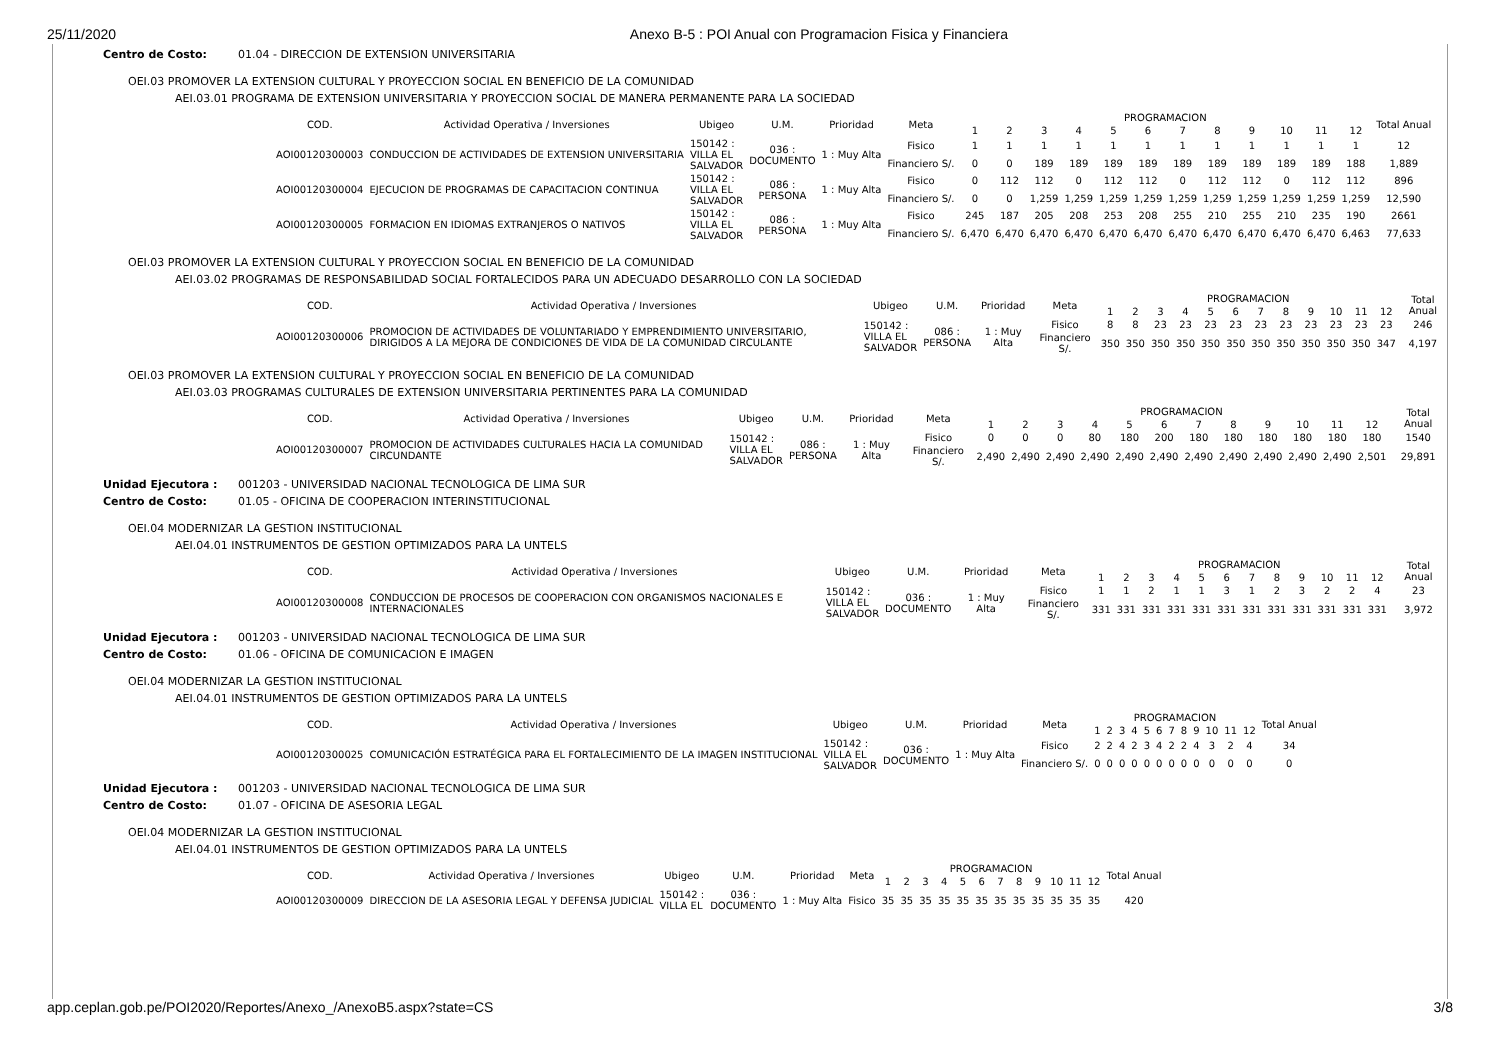25/11/2020 Anexo B-5 : POI Anual con Programacion Fisica y Financiera
Centro de Costo: 01.04 - DIRECCION DE EXTENSION UNIVERSITARIA
OEI.03 PROMOVER LA EXTENSION CULTURAL Y PROYECCION SOCIAL EN BENEFICIO DE LA COMUNIDAD
AEI.03.01 PROGRAMA DE EXTENSION UNIVERSITARIA Y PROYECCION SOCIAL DE MANERA PERMANENTE PARA LA SOCIEDAD
| COD. | Actividad Operativa / Inversiones | Ubigeo | U.M. | Prioridad | Meta | PROGRAMACION | | | | | | | | | | | | Total Anual |
| --- | --- | --- | --- | --- | --- | --- | --- | --- | --- | --- | --- | --- | --- | --- | --- | --- | --- | --- |
| | | | | | | 1 | 2 | 3 | 4 | 5 | 6 | 7 | 8 | 9 | 10 | 11 | 12 | |
| AOI00120300003 | CONDUCCION DE ACTIVIDADES DE EXTENSION UNIVERSITARIA | 150142 : VILLA EL SALVADOR | 036 : DOCUMENTO | 1 : Muy Alta | Fisico | 1 | 1 | 1 | 1 | 1 | 1 | 1 | 1 | 1 | 1 | 1 | 1 | 12 |
| | | | | | Financiero S/. | 0 | 0 | 189 | 189 | 189 | 189 | 189 | 189 | 189 | 189 | 189 | 188 | 1,889 |
| AOI00120300004 | EJECUCION DE PROGRAMAS DE CAPACITACION CONTINUA | 150142 : VILLA EL SALVADOR | 086 : PERSONA | 1 : Muy Alta | Fisico | 0 | 112 | 112 | 0 | 112 | 112 | 0 | 112 | 112 | 0 | 112 | 112 | 896 |
| | | | | | Financiero S/. | 0 | 0 | 1,259 | 1,259 | 1,259 | 1,259 | 1,259 | 1,259 | 1,259 | 1,259 | 1,259 | 1,259 | 12,590 |
| AOI00120300005 | FORMACION EN IDIOMAS EXTRANJEROS O NATIVOS | 150142 : VILLA EL SALVADOR | 086 : PERSONA | 1 : Muy Alta | Fisico | 245 | 187 | 205 | 208 | 253 | 208 | 255 | 210 | 255 | 210 | 235 | 190 | 2661 |
| | | | | | Financiero S/. | 6,470 | 6,470 | 6,470 | 6,470 | 6,470 | 6,470 | 6,470 | 6,470 | 6,470 | 6,470 | 6,470 | 6,463 | 77,633 |
OEI.03 PROMOVER LA EXTENSION CULTURAL Y PROYECCION SOCIAL EN BENEFICIO DE LA COMUNIDAD
AEI.03.02 PROGRAMAS DE RESPONSABILIDAD SOCIAL FORTALECIDOS PARA UN ADECUADO DESARROLLO CON LA SOCIEDAD
| COD. | Actividad Operativa / Inversiones | Ubigeo | U.M. | Prioridad | Meta | PROGRAMACION | | | | | | | | | | | | Total Anual |
| --- | --- | --- | --- | --- | --- | --- | --- | --- | --- | --- | --- | --- | --- | --- | --- | --- | --- | --- |
| | | | | | | 1 | 2 | 3 | 4 | 5 | 6 | 7 | 8 | 9 | 10 | 11 | 12 | |
| AOI00120300006 | PROMOCION DE ACTIVIDADES DE VOLUNTARIADO Y EMPRENDIMIENTO UNIVERSITARIO, DIRIGIDOS A LA MEJORA DE CONDICIONES DE VIDA DE LA COMUNIDAD CIRCULANTE | 150142 : VILLA EL SALVADOR | 086 : PERSONA | 1 : Muy Alta | Fisico | 8 | 8 | 23 | 23 | 23 | 23 | 23 | 23 | 23 | 23 | 23 | 23 | 246 |
| | | | | | Financiero S/. | 350 | 350 | 350 | 350 | 350 | 350 | 350 | 350 | 350 | 350 | 350 | 347 | 4,197 |
OEI.03 PROMOVER LA EXTENSION CULTURAL Y PROYECCION SOCIAL EN BENEFICIO DE LA COMUNIDAD
AEI.03.03 PROGRAMAS CULTURALES DE EXTENSION UNIVERSITARIA PERTINENTES PARA LA COMUNIDAD
| COD. | Actividad Operativa / Inversiones | Ubigeo | U.M. | Prioridad | Meta | PROGRAMACION | | | | | | | | | | | | Total Anual |
| --- | --- | --- | --- | --- | --- | --- | --- | --- | --- | --- | --- | --- | --- | --- | --- | --- | --- | --- |
| | | | | | | 1 | 2 | 3 | 4 | 5 | 6 | 7 | 8 | 9 | 10 | 11 | 12 | |
| AOI00120300007 | PROMOCION DE ACTIVIDADES CULTURALES HACIA LA COMUNIDAD CIRCUNDANTE | 150142 : VILLA EL SALVADOR | 086 : PERSONA | 1 : Muy Alta | Fisico | 0 | 0 | 0 | 80 | 180 | 200 | 180 | 180 | 180 | 180 | 180 | 180 | 1540 |
| | | | | | Financiero S/. | 2,490 | 2,490 | 2,490 | 2,490 | 2,490 | 2,490 | 2,490 | 2,490 | 2,490 | 2,490 | 2,490 | 2,501 | 29,891 |
Unidad Ejecutora : 001203 - UNIVERSIDAD NACIONAL TECNOLOGICA DE LIMA SUR
Centro de Costo: 01.05 - OFICINA DE COOPERACION INTERINSTITUCIONAL
OEI.04 MODERNIZAR LA GESTION INSTITUCIONAL
AEI.04.01 INSTRUMENTOS DE GESTION OPTIMIZADOS PARA LA UNTELS
| COD. | Actividad Operativa / Inversiones | Ubigeo | U.M. | Prioridad | Meta | PROGRAMACION | | | | | | | | | | | | Total Anual |
| --- | --- | --- | --- | --- | --- | --- | --- | --- | --- | --- | --- | --- | --- | --- | --- | --- | --- | --- |
| | | | | | | 1 | 2 | 3 | 4 | 5 | 6 | 7 | 8 | 9 | 10 | 11 | 12 | |
| AOI00120300008 | CONDUCCION DE PROCESOS DE COOPERACION CON ORGANISMOS NACIONALES E INTERNACIONALES | 150142 : VILLA EL SALVADOR | 036 : DOCUMENTO | 1 : Muy Alta | Fisico | 1 | 1 | 2 | 1 | 1 | 3 | 1 | 2 | 3 | 2 | 2 | 4 | 23 |
| | | | | | Financiero S/. | 331 | 331 | 331 | 331 | 331 | 331 | 331 | 331 | 331 | 331 | 331 | 331 | 3,972 |
Unidad Ejecutora : 001203 - UNIVERSIDAD NACIONAL TECNOLOGICA DE LIMA SUR
Centro de Costo: 01.06 - OFICINA DE COMUNICACION E IMAGEN
OEI.04 MODERNIZAR LA GESTION INSTITUCIONAL
AEI.04.01 INSTRUMENTOS DE GESTION OPTIMIZADOS PARA LA UNTELS
| COD. | Actividad Operativa / Inversiones | Ubigeo | U.M. | Prioridad | Meta | PROGRAMACION | | | | | | | | | | | | Total Anual |
| --- | --- | --- | --- | --- | --- | --- | --- | --- | --- | --- | --- | --- | --- | --- | --- | --- | --- | --- |
| | | | | | | 1 | 2 | 3 | 4 | 5 | 6 | 7 | 8 | 9 | 10 | 11 | 12 | |
| AOI00120300025 | COMUNICACIÓN ESTRATÉGICA PARA EL FORTALECIMIENTO DE LA IMAGEN INSTITUCIONAL | 150142 : VILLA EL SALVADOR | 036 : DOCUMENTO | 1 : Muy Alta | Fisico | 2 | 2 | 4 | 2 | 3 | 4 | 2 | 2 | 4 | 3 | 2 | 4 | 34 |
| | | | | | Financiero S/. | 0 | 0 | 0 | 0 | 0 | 0 | 0 | 0 | 0 | 0 | 0 | 0 | 0 |
Unidad Ejecutora : 001203 - UNIVERSIDAD NACIONAL TECNOLOGICA DE LIMA SUR
Centro de Costo: 01.07 - OFICINA DE ASESORIA LEGAL
OEI.04 MODERNIZAR LA GESTION INSTITUCIONAL
AEI.04.01 INSTRUMENTOS DE GESTION OPTIMIZADOS PARA LA UNTELS
| COD. | Actividad Operativa / Inversiones | Ubigeo | U.M. | Prioridad | Meta | PROGRAMACION | | | | | | | | | | | | Total Anual |
| --- | --- | --- | --- | --- | --- | --- | --- | --- | --- | --- | --- | --- | --- | --- | --- | --- | --- | --- |
| | | | | | | 1 | 2 | 3 | 4 | 5 | 6 | 7 | 8 | 9 | 10 | 11 | 12 | |
| AOI00120300009 | DIRECCION DE LA ASESORIA LEGAL Y DEFENSA JUDICIAL | 150142 : VILLA EL | 036 : DOCUMENTO | 1 : Muy Alta | Fisico | 35 | 35 | 35 | 35 | 35 | 35 | 35 | 35 | 35 | 35 | 35 | 35 | 420 |
app.ceplan.gob.pe/POI2020/Reportes/Anexo_/AnexoB5.aspx?state=CS 3/8